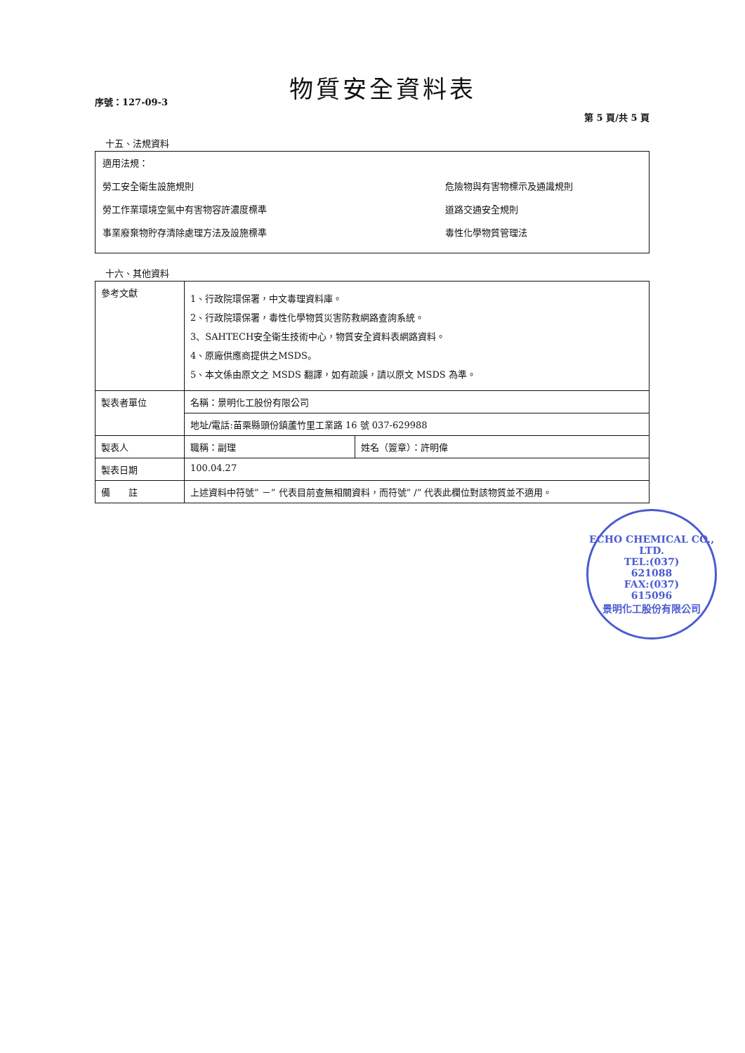物質安全資料表
序號：127-09-3 第 5 頁/共 5 頁
十五、法規資料
適用法規：
勞工安全衛生設施規則 危險物與有害物標示及通識規則
勞工作業環境空氣中有害物容許濃度標準 道路交通安全規則
事業廢棄物貯存清除處理方法及設施標準 毒性化學物質管理法
十六、其他資料
| 參考文獻 | 1、行政院環保署，中文毒理資料庫。 2、行政院環保署，毒性化學物質災害防救網路查詢系統。 3、SAHTECH安全衛生技術中心，物質安全資料表網路資料。 4、原廠供應商提供之MSDS。 5、本文係由原文之 MSDS 翻譯，如有疏誤，請以原文 MSDS 為準。 | |
| 製表者單位 | 名稱：景明化工股份有限公司 | |
| | 地址/電話:苗栗縣頭份鎮蘆竹里工業路 16 號 037-629988 | |
| 製表人 | 職稱：副理 | 姓名（簽章）：許明偉 |
| 製表日期 | 100.04.27 | |
| 備 註 | 上述資料中符號” －” 代表目前查無相關資料，而符號” /” 代表此欄位對該物質並不適用。 | |
ECHO CHEMICAL CO., LTD.
TEL:(037)
621088
FAX:(037)
615096
景明化工股份有限公司